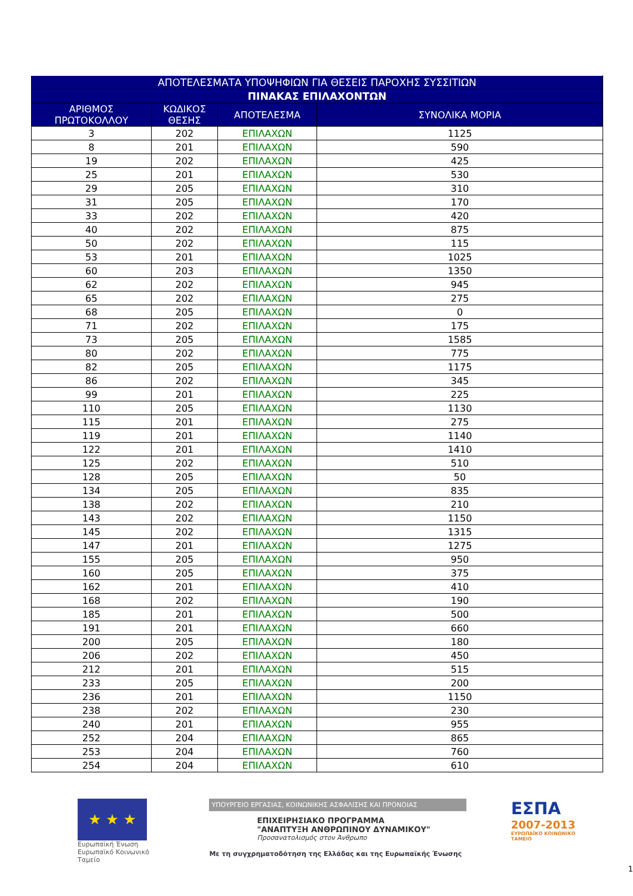| ΑΠΟΤΕΛΕΣΜΑΤΑ ΥΠΟΨΗΦΙΩΝ ΓΙΑ ΘΕΣΕΙΣ ΠΑΡΟΧΗΣ ΣΥΣΣΙΤΙΩΝ | | | |
| --- | --- | --- | --- |
| ΠΙΝΑΚΑΣ ΕΠΙΛΑΧΟΝΤΩΝ | | | |
| ΑΡΙΘΜΟΣ ΠΡΩΤΟΚΟΛΛΟΥ | ΚΩΔΙΚΟΣ ΘΕΣΗΣ | ΑΠΟΤΕΛΕΣΜΑ | ΣΥΝΟΛΙΚΑ ΜΟΡΙΑ |
| 3 | 202 | ΕΠΙΛΑΧΩΝ | 1125 |
| 8 | 201 | ΕΠΙΛΑΧΩΝ | 590 |
| 19 | 202 | ΕΠΙΛΑΧΩΝ | 425 |
| 25 | 201 | ΕΠΙΛΑΧΩΝ | 530 |
| 29 | 205 | ΕΠΙΛΑΧΩΝ | 310 |
| 31 | 205 | ΕΠΙΛΑΧΩΝ | 170 |
| 33 | 202 | ΕΠΙΛΑΧΩΝ | 420 |
| 40 | 202 | ΕΠΙΛΑΧΩΝ | 875 |
| 50 | 202 | ΕΠΙΛΑΧΩΝ | 115 |
| 53 | 201 | ΕΠΙΛΑΧΩΝ | 1025 |
| 60 | 203 | ΕΠΙΛΑΧΩΝ | 1350 |
| 62 | 202 | ΕΠΙΛΑΧΩΝ | 945 |
| 65 | 202 | ΕΠΙΛΑΧΩΝ | 275 |
| 68 | 205 | ΕΠΙΛΑΧΩΝ | 0 |
| 71 | 202 | ΕΠΙΛΑΧΩΝ | 175 |
| 73 | 205 | ΕΠΙΛΑΧΩΝ | 1585 |
| 80 | 202 | ΕΠΙΛΑΧΩΝ | 775 |
| 82 | 205 | ΕΠΙΛΑΧΩΝ | 1175 |
| 86 | 202 | ΕΠΙΛΑΧΩΝ | 345 |
| 99 | 201 | ΕΠΙΛΑΧΩΝ | 225 |
| 110 | 205 | ΕΠΙΛΑΧΩΝ | 1130 |
| 115 | 201 | ΕΠΙΛΑΧΩΝ | 275 |
| 119 | 201 | ΕΠΙΛΑΧΩΝ | 1140 |
| 122 | 201 | ΕΠΙΛΑΧΩΝ | 1410 |
| 125 | 202 | ΕΠΙΛΑΧΩΝ | 510 |
| 128 | 205 | ΕΠΙΛΑΧΩΝ | 50 |
| 134 | 205 | ΕΠΙΛΑΧΩΝ | 835 |
| 138 | 202 | ΕΠΙΛΑΧΩΝ | 210 |
| 143 | 202 | ΕΠΙΛΑΧΩΝ | 1150 |
| 145 | 202 | ΕΠΙΛΑΧΩΝ | 1315 |
| 147 | 201 | ΕΠΙΛΑΧΩΝ | 1275 |
| 155 | 205 | ΕΠΙΛΑΧΩΝ | 950 |
| 160 | 205 | ΕΠΙΛΑΧΩΝ | 375 |
| 162 | 201 | ΕΠΙΛΑΧΩΝ | 410 |
| 168 | 202 | ΕΠΙΛΑΧΩΝ | 190 |
| 185 | 201 | ΕΠΙΛΑΧΩΝ | 500 |
| 191 | 201 | ΕΠΙΛΑΧΩΝ | 660 |
| 200 | 205 | ΕΠΙΛΑΧΩΝ | 180 |
| 206 | 202 | ΕΠΙΛΑΧΩΝ | 450 |
| 212 | 201 | ΕΠΙΛΑΧΩΝ | 515 |
| 233 | 205 | ΕΠΙΛΑΧΩΝ | 200 |
| 236 | 201 | ΕΠΙΛΑΧΩΝ | 1150 |
| 238 | 202 | ΕΠΙΛΑΧΩΝ | 230 |
| 240 | 201 | ΕΠΙΛΑΧΩΝ | 955 |
| 252 | 204 | ΕΠΙΛΑΧΩΝ | 865 |
| 253 | 204 | ΕΠΙΛΑΧΩΝ | 760 |
| 254 | 204 | ΕΠΙΛΑΧΩΝ | 610 |
★ ★ ★
Ευρωπαϊκή Ένωση
Ευρωπαϊκό Κοινωνικό Ταμείο
ΥΠΟΥΡΓΕΙΟ ΕΡΓΑΣΙΑΣ, ΚΟΙΝΩΝΙΚΗΣ ΑΣΦΑΛΙΣΗΣ ΚΑΙ ΠΡΟΝΟΙΑΣ
ΕΠΙΧΕΙΡΗΣΙΑΚΟ ΠΡΟΓΡΑΜΜΑ
"ΑΝΑΠΤΥΞΗ ΑΝΘΡΩΠΙΝΟΥ ΔΥΝΑΜΙΚΟΥ"
Προσανατολισμός στον Άνθρωπο
Με τη συγχρηματοδότηση της Ελλάδας και της Ευρωπαϊκής Ένωσης
ΕΣΠΑ
2007-2013
ΕΥΡΩΠΑΪΚΟ ΚΟΙΝΩΝΙΚΟ ΤΑΜΕΙΟ
1